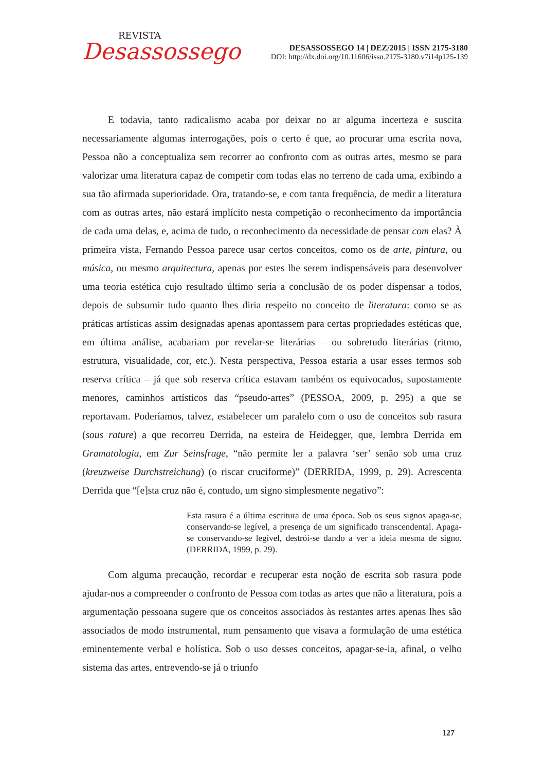REVISTA
Desassossego
DESASSOSSEGO 14 | DEZ/2015 | ISSN 2175-3180
DOI: http://dx.doi.org/10.11606/issn.2175-3180.v7i14p125-139
E todavia, tanto radicalismo acaba por deixar no ar alguma incerteza e suscita necessariamente algumas interrogações, pois o certo é que, ao procurar uma escrita nova, Pessoa não a conceptualiza sem recorrer ao confronto com as outras artes, mesmo se para valorizar uma literatura capaz de competir com todas elas no terreno de cada uma, exibindo a sua tão afirmada superioridade. Ora, tratando-se, e com tanta frequência, de medir a literatura com as outras artes, não estará implícito nesta competição o reconhecimento da importância de cada uma delas, e, acima de tudo, o reconhecimento da necessidade de pensar com elas? À primeira vista, Fernando Pessoa parece usar certos conceitos, como os de arte, pintura, ou música, ou mesmo arquitectura, apenas por estes lhe serem indispensáveis para desenvolver uma teoria estética cujo resultado último seria a conclusão de os poder dispensar a todos, depois de subsumir tudo quanto lhes diria respeito no conceito de literatura: como se as práticas artísticas assim designadas apenas apontassem para certas propriedades estéticas que, em última análise, acabariam por revelar-se literárias – ou sobretudo literárias (ritmo, estrutura, visualidade, cor, etc.). Nesta perspectiva, Pessoa estaria a usar esses termos sob reserva crítica – já que sob reserva crítica estavam também os equivocados, supostamente menores, caminhos artísticos das “pseudo-artes” (PESSOA, 2009, p. 295) a que se reportavam. Poderíamos, talvez, estabelecer um paralelo com o uso de conceitos sob rasura (sous rature) a que recorreu Derrida, na esteira de Heidegger, que, lembra Derrida em Gramatologia, em Zur Seinsfrage, “não permite ler a palavra ‘ser’ senão sob uma cruz (kreuzweise Durchstreichung) (o riscar cruciforme)” (DERRIDA, 1999, p. 29). Acrescenta Derrida que “[e]sta cruz não é, contudo, um signo simplesmente negativo”:
Esta rasura é a última escritura de uma época. Sob os seus signos apaga-se, conservando-se legível, a presença de um significado transcendental. Apaga-se conservando-se legível, destrói-se dando a ver a ideia mesma de signo. (DERRIDA, 1999, p. 29).
Com alguma precaução, recordar e recuperar esta noção de escrita sob rasura pode ajudar-nos a compreender o confronto de Pessoa com todas as artes que não a literatura, pois a argumentação pessoana sugere que os conceitos associados às restantes artes apenas lhes são associados de modo instrumental, num pensamento que visava a formulação de uma estética eminentemente verbal e holística. Sob o uso desses conceitos, apagar-se-ia, afinal, o velho sistema das artes, entrevendo-se já o triunfo
127